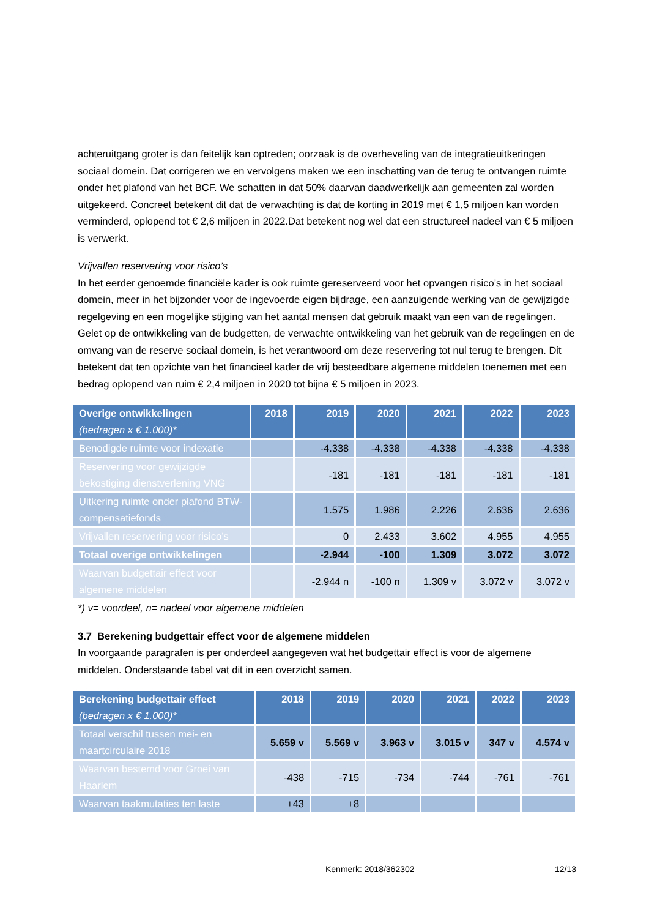achteruitgang groter is dan feitelijk kan optreden; oorzaak is de overheveling van de integratieuitkeringen sociaal domein. Dat corrigeren we en vervolgens maken we een inschatting van de terug te ontvangen ruimte onder het plafond van het BCF. We schatten in dat 50% daarvan daadwerkelijk aan gemeenten zal worden uitgekeerd. Concreet betekent dit dat de verwachting is dat de korting in 2019 met € 1,5 miljoen kan worden verminderd, oplopend tot € 2,6 miljoen in 2022.Dat betekent nog wel dat een structureel nadeel van € 5 miljoen is verwerkt.
Vrijvallen reservering voor risico’s
In het eerder genoemde financiële kader is ook ruimte gereserveerd voor het opvangen risico’s in het sociaal domein, meer in het bijzonder voor de ingevoerde eigen bijdrage, een aanzuigende werking van de gewijzigde regelgeving en een mogelijke stijging van het aantal mensen dat gebruik maakt van een van de regelingen. Gelet op de ontwikkeling van de budgetten, de verwachte ontwikkeling van het gebruik van de regelingen en de omvang van de reserve sociaal domein, is het verantwoord om deze reservering tot nul terug te brengen. Dit betekent dat ten opzichte van het financieel kader de vrij besteedbare algemene middelen toenemen met een bedrag oplopend van ruim € 2,4 miljoen in 2020 tot bijna € 5 miljoen in 2023.
| Overige ontwikkelingen (bedragen x € 1.000)* | 2018 | 2019 | 2020 | 2021 | 2022 | 2023 |
| --- | --- | --- | --- | --- | --- | --- |
| Benodigde ruimte voor indexatie | | -4.338 | -4.338 | -4.338 | -4.338 | -4.338 |
| Reservering voor gewijzigde bekostiging dienstverlening VNG | | -181 | -181 | -181 | -181 | -181 |
| Uitkering ruimte onder plafond BTW-compensatiefonds | | 1.575 | 1.986 | 2.226 | 2.636 | 2.636 |
| Vrijvallen reservering voor risico’s | | 0 | 2.433 | 3.602 | 4.955 | 4.955 |
| Totaal overige ontwikkelingen | | -2.944 | -100 | 1.309 | 3.072 | 3.072 |
| Waarvan budgettair effect voor algemene middelen | | -2.944 n | -100 n | 1.309 v | 3.072 v | 3.072 v |
*) v= voordeel, n= nadeel voor algemene middelen
3.7 Berekening budgettair effect voor de algemene middelen
In voorgaande paragrafen is per onderdeel aangegeven wat het budgettair effect is voor de algemene middelen. Onderstaande tabel vat dit in een overzicht samen.
| Berekening budgettair effect (bedragen x € 1.000)* | 2018 | 2019 | 2020 | 2021 | 2022 | 2023 |
| --- | --- | --- | --- | --- | --- | --- |
| Totaal verschil tussen mei- en maartcirculaire 2018 | 5.659 v | 5.569 v | 3.963 v | 3.015 v | 347 v | 4.574 v |
| Waarvan bestemd voor Groei van Haarlem | -438 | -715 | -734 | -744 | -761 | -761 |
| Waarvan taakmutaties ten laste | +43 | +8 | | | | |
Kenmerk: 2018/362302 12/13